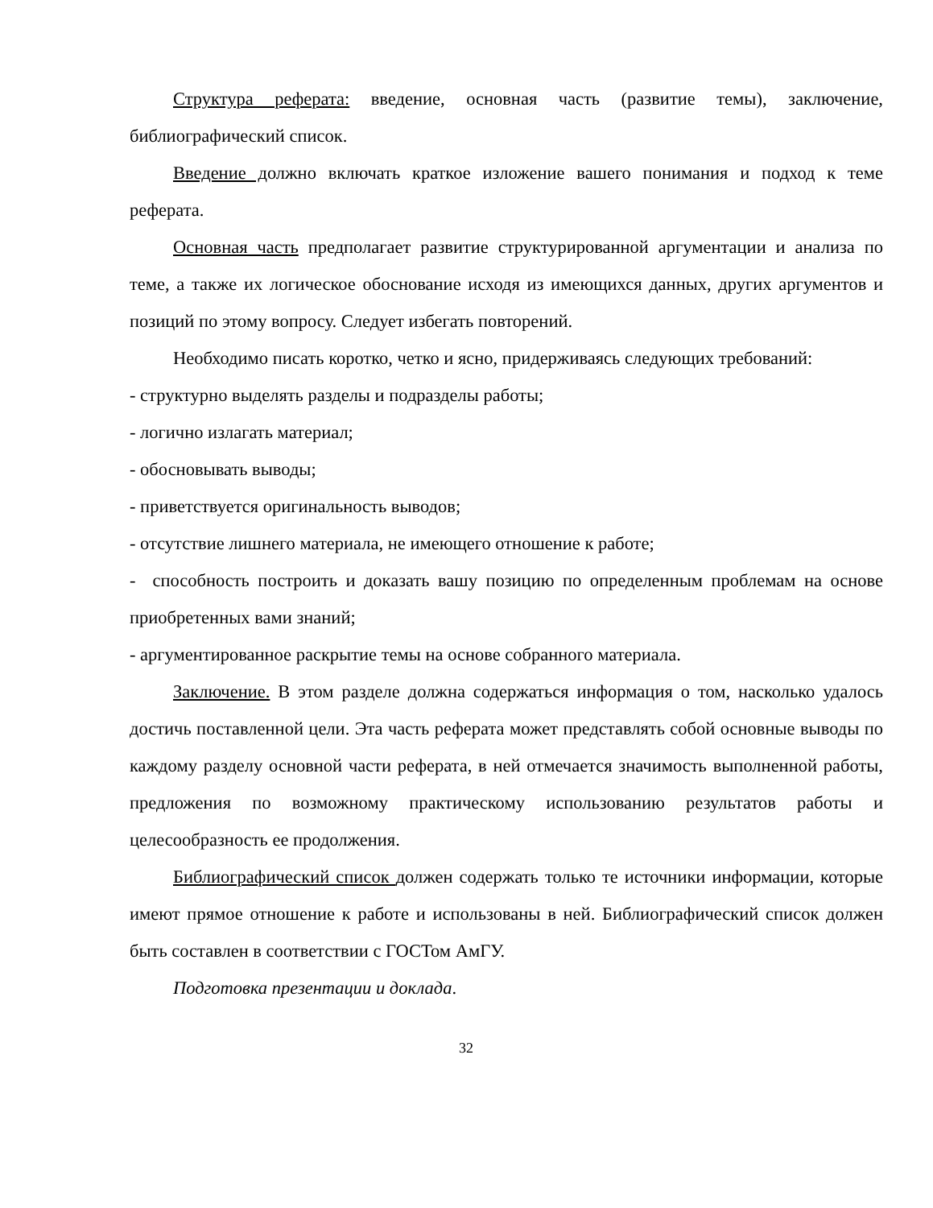Структура реферата: введение, основная часть (развитие темы), заключение, библиографический список.
Введение должно включать краткое изложение вашего понимания и подход к теме реферата.
Основная часть предполагает развитие структурированной аргументации и анализа по теме, а также их логическое обоснование исходя из имеющихся данных, других аргументов и позиций по этому вопросу. Следует избегать повторений.
Необходимо писать коротко, четко и ясно, придерживаясь следующих требований:
- структурно выделять разделы и подразделы работы;
- логично излагать материал;
- обосновывать выводы;
- приветствуется оригинальность выводов;
- отсутствие лишнего материала, не имеющего отношение к работе;
- способность построить и доказать вашу позицию по определенным проблемам на основе приобретенных вами знаний;
- аргументированное раскрытие темы на основе собранного материала.
Заключение. В этом разделе должна содержаться информация о том, насколько удалось достичь поставленной цели. Эта часть реферата может представлять собой основные выводы по каждому разделу основной части реферата, в ней отмечается значимость выполненной работы, предложения по возможному практическому использованию результатов работы и целесообразность ее продолжения.
Библиографический список должен содержать только те источники информации, которые имеют прямое отношение к работе и использованы в ней. Библиографический список должен быть составлен в соответствии с ГОСТом АмГУ.
Подготовка презентации и доклада.
32